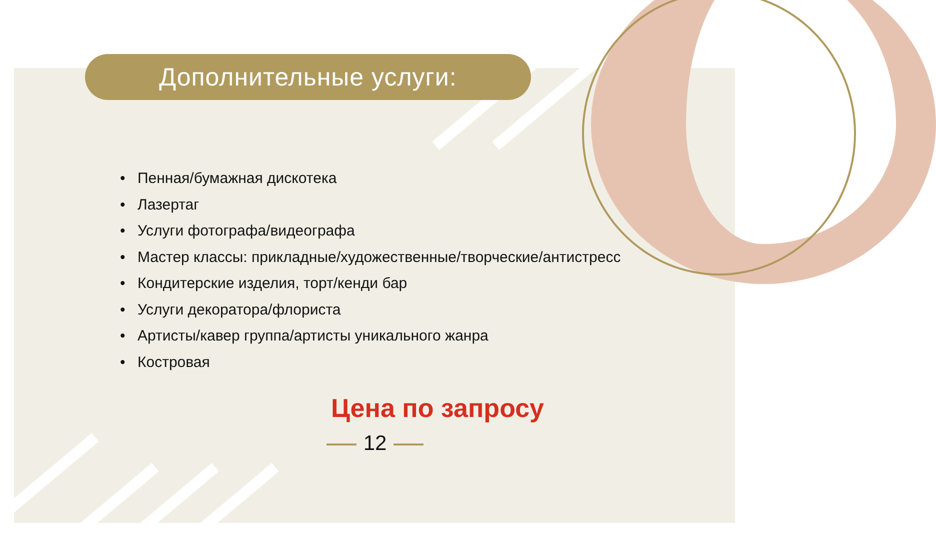Дополнительные услуги:
• Пенная/бумажная дискотека
• Лазертаг
• Услуги фотографа/видеографа
• Мастер классы: прикладные/художественные/творческие/антистресс
• Кондитерские изделия, торт/кенди бар
• Услуги декоратора/флориста
• Артисты/кавер группа/артисты уникального жанра
• Костровая
Цена по запросу
12